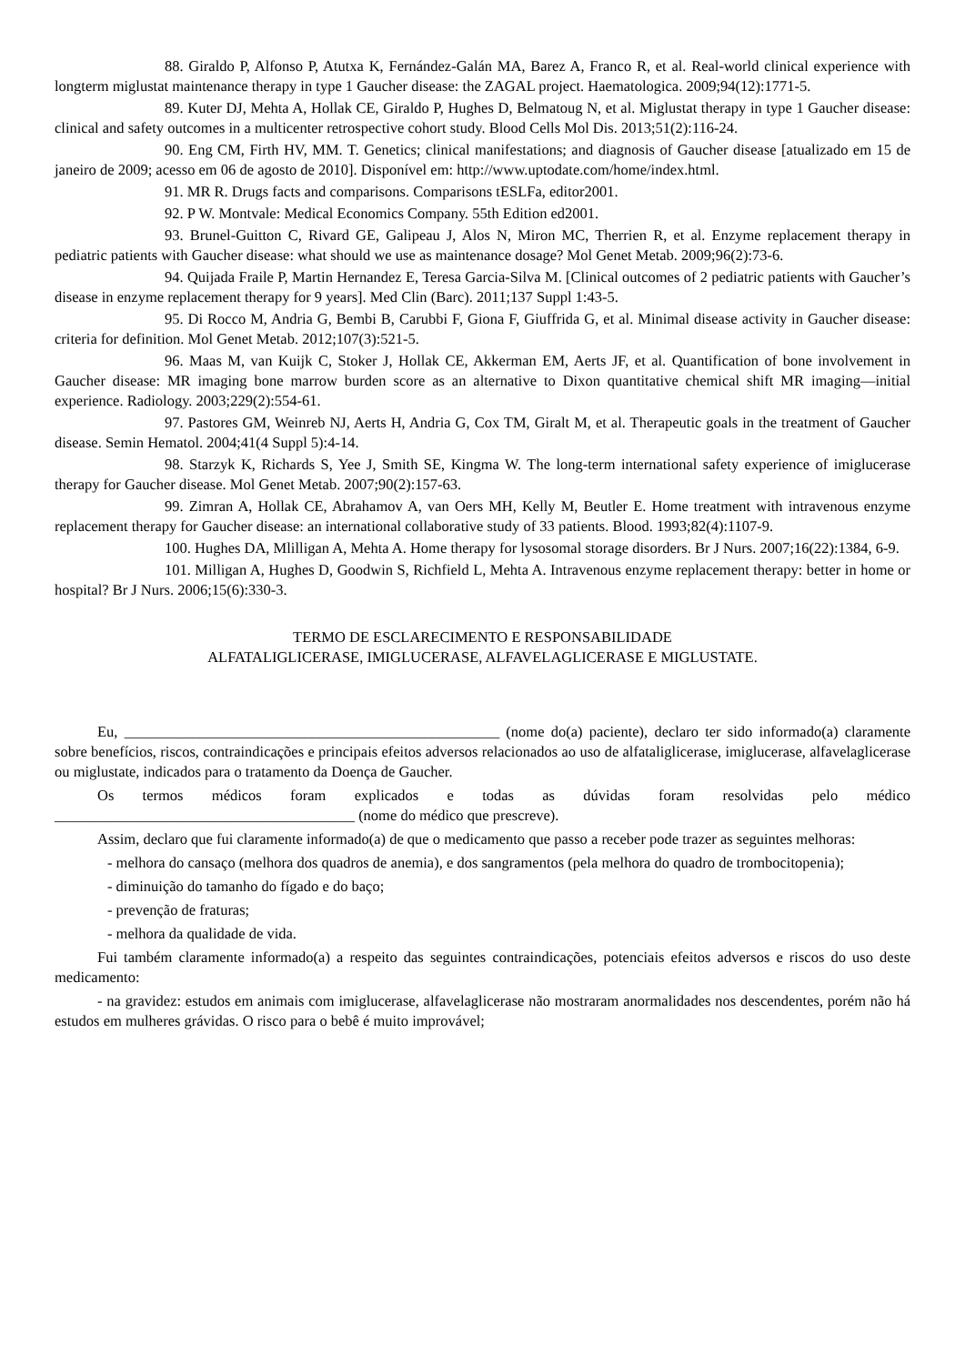88. Giraldo P, Alfonso P, Atutxa K, Fernández-Galán MA, Barez A, Franco R, et al. Real-world clinical experience with longterm miglustat maintenance therapy in type 1 Gaucher disease: the ZAGAL project. Haematologica. 2009;94(12):1771-5.
89. Kuter DJ, Mehta A, Hollak CE, Giraldo P, Hughes D, Belmatoug N, et al. Miglustat therapy in type 1 Gaucher disease: clinical and safety outcomes in a multicenter retrospective cohort study. Blood Cells Mol Dis. 2013;51(2):116-24.
90. Eng CM, Firth HV, MM. T. Genetics; clinical manifestations; and diagnosis of Gaucher disease [atualizado em 15 de janeiro de 2009; acesso em 06 de agosto de 2010]. Disponível em: http://www.uptodate.com/home/index.html.
91. MR R. Drugs facts and comparisons. Comparisons tESLFa, editor2001.
92. P W. Montvale: Medical Economics Company. 55th Edition ed2001.
93. Brunel-Guitton C, Rivard GE, Galipeau J, Alos N, Miron MC, Therrien R, et al. Enzyme replacement therapy in pediatric patients with Gaucher disease: what should we use as maintenance dosage? Mol Genet Metab. 2009;96(2):73-6.
94. Quijada Fraile P, Martin Hernandez E, Teresa Garcia-Silva M. [Clinical outcomes of 2 pediatric patients with Gaucher’s disease in enzyme replacement therapy for 9 years]. Med Clin (Barc). 2011;137 Suppl 1:43-5.
95. Di Rocco M, Andria G, Bembi B, Carubbi F, Giona F, Giuffrida G, et al. Minimal disease activity in Gaucher disease: criteria for definition. Mol Genet Metab. 2012;107(3):521-5.
96. Maas M, van Kuijk C, Stoker J, Hollak CE, Akkerman EM, Aerts JF, et al. Quantification of bone involvement in Gaucher disease: MR imaging bone marrow burden score as an alternative to Dixon quantitative chemical shift MR imaging—initial experience. Radiology. 2003;229(2):554-61.
97. Pastores GM, Weinreb NJ, Aerts H, Andria G, Cox TM, Giralt M, et al. Therapeutic goals in the treatment of Gaucher disease. Semin Hematol. 2004;41(4 Suppl 5):4-14.
98. Starzyk K, Richards S, Yee J, Smith SE, Kingma W. The long-term international safety experience of imiglucerase therapy for Gaucher disease. Mol Genet Metab. 2007;90(2):157-63.
99. Zimran A, Hollak CE, Abrahamov A, van Oers MH, Kelly M, Beutler E. Home treatment with intravenous enzyme replacement therapy for Gaucher disease: an international collaborative study of 33 patients. Blood. 1993;82(4):1107-9.
100. Hughes DA, Mlilligan A, Mehta A. Home therapy for lysosomal storage disorders. Br J Nurs. 2007;16(22):1384, 6-9.
101. Milligan A, Hughes D, Goodwin S, Richfield L, Mehta A. Intravenous enzyme replacement therapy: better in home or hospital? Br J Nurs. 2006;15(6):330-3.
TERMO DE ESCLARECIMENTO E RESPONSABILIDADE
ALFATALIGLICERASE, IMIGLUCERASE, ALFAVELAGLICERASE E MIGLUSTATE.
Eu, __________________________________________________ (nome do(a) paciente), declaro ter sido informado(a) claramente sobre benefícios, riscos, contraindicações e principais efeitos adversos relacionados ao uso de alfataliglicerase, imiglucerase, alfavelaglicerase ou miglustate, indicados para o tratamento da Doença de Gaucher.
Os termos médicos foram explicados e todas as dúvidas foram resolvidas pelo médico ________________________________________ (nome do médico que prescreve).
Assim, declaro que fui claramente informado(a) de que o medicamento que passo a receber pode trazer as seguintes melhoras:
- melhora do cansaço (melhora dos quadros de anemia), e dos sangramentos (pela melhora do quadro de trombocitopenia);
- diminuição do tamanho do fígado e do baço;
- prevenção de fraturas;
- melhora da qualidade de vida.
Fui também claramente informado(a) a respeito das seguintes contraindicações, potenciais efeitos adversos e riscos do uso deste medicamento:
- na gravidez: estudos em animais com imiglucerase, alfavelaglicerase não mostraram anormalidades nos descendentes, porém não há estudos em mulheres grávidas. O risco para o bebê é muito improvável;